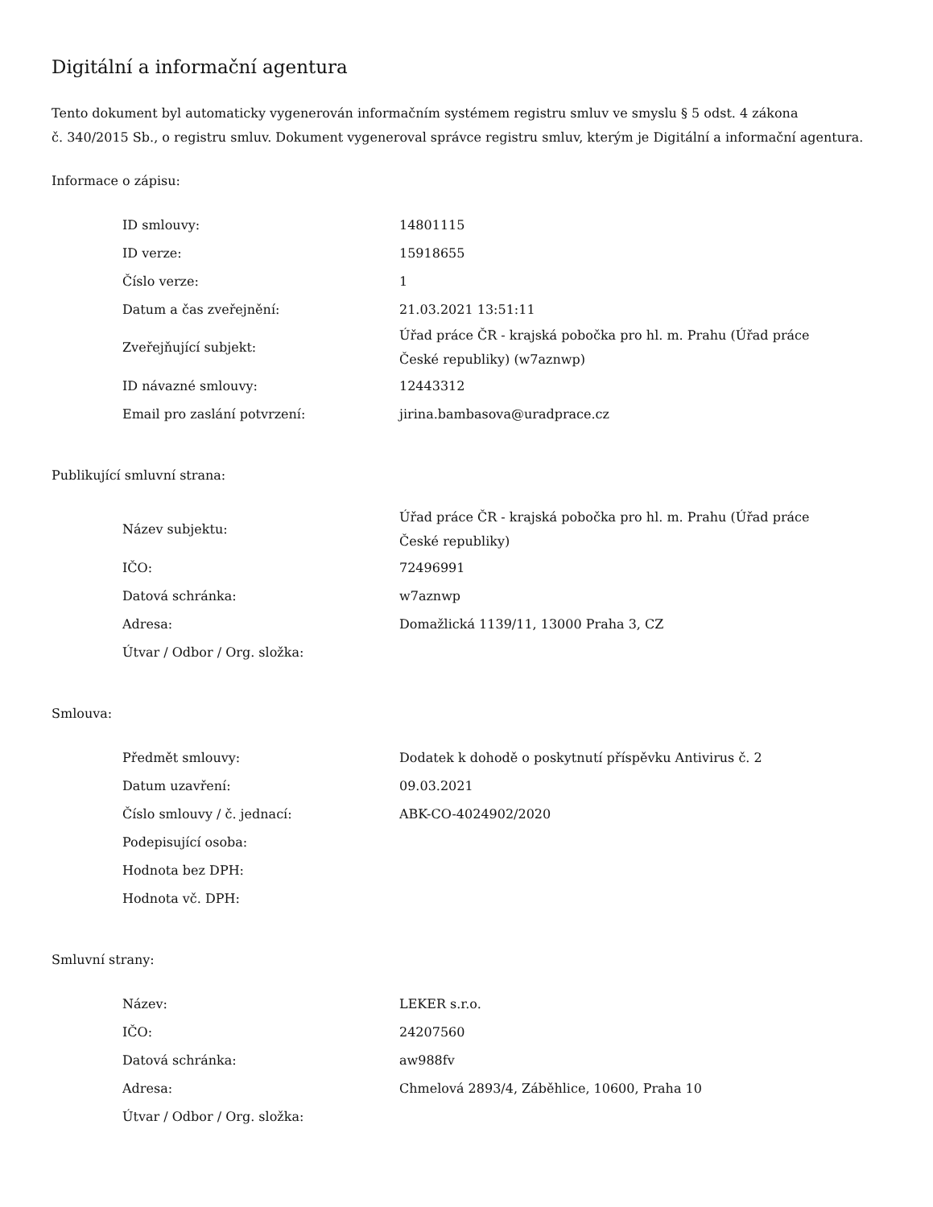Digitální a informační agentura
Tento dokument byl automaticky vygenerován informačním systémem registru smluv ve smyslu § 5 odst. 4 zákona
č. 340/2015 Sb., o registru smluv. Dokument vygeneroval správce registru smluv, kterým je Digitální a informační agentura.
Informace o zápisu:
| ID smlouvy: | 14801115 |
| ID verze: | 15918655 |
| Číslo verze: | 1 |
| Datum a čas zveřejnění: | 21.03.2021 13:51:11 |
| Zveřejňující subjekt: | Úřad práce ČR - krajská pobočka pro hl. m. Prahu (Úřad práce České republiky) (w7aznwp) |
| ID návazné smlouvy: | 12443312 |
| Email pro zaslání potvrzení: | jirina.bambasova@uradprace.cz |
Publikující smluvní strana:
| Název subjektu: | Úřad práce ČR - krajská pobočka pro hl. m. Prahu (Úřad práce České republiky) |
| IČO: | 72496991 |
| Datová schránka: | w7aznwp |
| Adresa: | Domažlická 1139/11, 13000 Praha 3, CZ |
| Útvar / Odbor / Org. složka: | |
Smlouva:
| Předmět smlouvy: | Dodatek k dohodě o poskytnutí příspěvku Antivirus č. 2 |
| Datum uzavření: | 09.03.2021 |
| Číslo smlouvy / č. jednací: | ABK-CO-4024902/2020 |
| Podepisující osoba: | |
| Hodnota bez DPH: | |
| Hodnota vč. DPH: | |
Smluvní strany:
| Název: | LEKER s.r.o. |
| IČO: | 24207560 |
| Datová schránka: | aw988fv |
| Adresa: | Chmelová 2893/4, Záběhlice, 10600, Praha 10 |
| Útvar / Odbor / Org. složka: | |